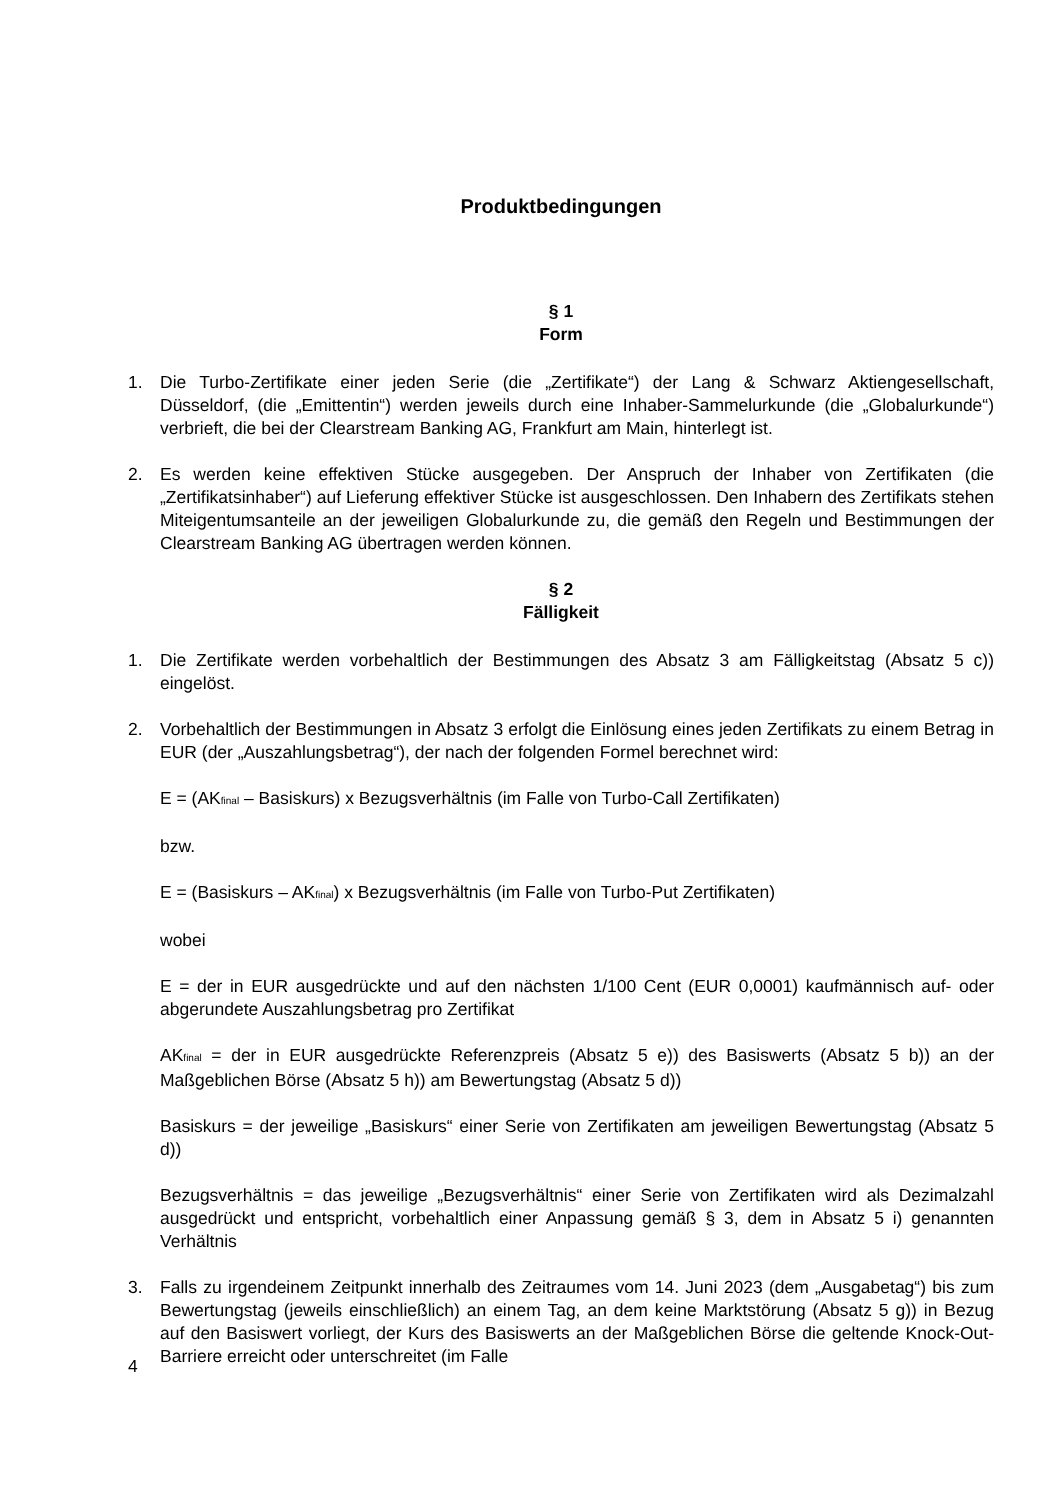Produktbedingungen
§ 1
Form
1. Die Turbo-Zertifikate einer jeden Serie (die „Zertifikate“) der Lang & Schwarz Aktiengesellschaft, Düsseldorf, (die „Emittentin“) werden jeweils durch eine Inhaber-Sammelurkunde (die „Globalurkunde“) verbrieft, die bei der Clearstream Banking AG, Frankfurt am Main, hinterlegt ist.
2. Es werden keine effektiven Stücke ausgegeben. Der Anspruch der Inhaber von Zertifikaten (die „Zertifikatsinhaber“) auf Lieferung effektiver Stücke ist ausgeschlossen. Den Inhabern des Zertifikats stehen Miteigentumsanteile an der jeweiligen Globalurkunde zu, die gemäß den Regeln und Bestimmungen der Clearstream Banking AG übertragen werden können.
§ 2
Fälligkeit
1. Die Zertifikate werden vorbehaltlich der Bestimmungen des Absatz 3 am Fälligkeitstag (Absatz 5 c)) eingelöst.
2. Vorbehaltlich der Bestimmungen in Absatz 3 erfolgt die Einlösung eines jeden Zertifikats zu einem Betrag in EUR (der „Auszahlungsbetrag“), der nach der folgenden Formel berechnet wird:
E = (AK<sub>final</sub> – Basiskurs) x Bezugsverhältnis (im Falle von Turbo-Call Zertifikaten)
bzw.
E = (Basiskurs – AK<sub>final</sub>) x Bezugsverhältnis (im Falle von Turbo-Put Zertifikaten)
wobei
E = der in EUR ausgedrückte und auf den nächsten 1/100 Cent (EUR 0,0001) kaufmännisch auf- oder abgerundete Auszahlungsbetrag pro Zertifikat
AK<sub>final</sub> = der in EUR ausgedrückte Referenzpreis (Absatz 5 e)) des Basiswerts (Absatz 5 b)) an der Maßgeblichen Börse (Absatz 5 h)) am Bewertungstag (Absatz 5 d))
Basiskurs = der jeweilige „Basiskurs“ einer Serie von Zertifikaten am jeweiligen Bewertungstag (Absatz 5 d))
Bezugsverhältnis = das jeweilige „Bezugsverhältnis“ einer Serie von Zertifikaten wird als Dezimalzahl ausgedrückt und entspricht, vorbehaltlich einer Anpassung gemäß § 3, dem in Absatz 5 i) genannten Verhältnis
3. Falls zu irgendeinem Zeitpunkt innerhalb des Zeitraumes vom 14. Juni 2023 (dem „Ausgabetag“) bis zum Bewertungstag (jeweils einschließlich) an einem Tag, an dem keine Marktstörung (Absatz 5 g)) in Bezug auf den Basiswert vorliegt, der Kurs des Basiswerts an der Maßgeblichen Börse die geltende Knock-Out-Barriere erreicht oder unterschreitet (im Falle
4